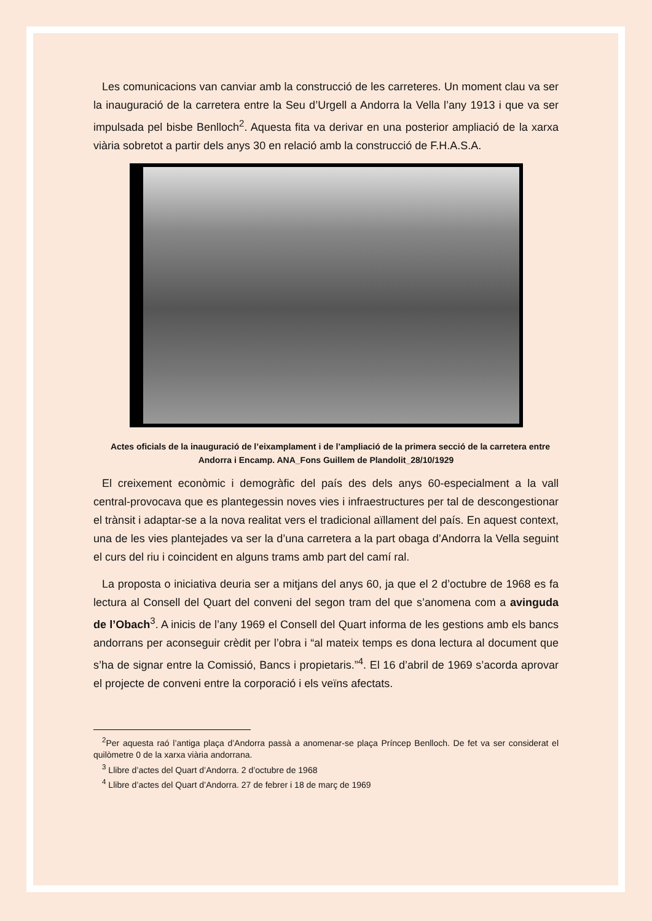Les comunicacions van canviar amb la construcció de les carreteres. Un moment clau va ser la inauguració de la carretera entre la Seu d’Urgell a Andorra la Vella l’any 1913 i que va ser impulsada pel bisbe Benlloch<sup>2</sup>. Aquesta fita va derivar en una posterior ampliació de la xarxa viària sobretot a partir dels anys 30 en relació amb la construcció de F.H.A.S.A.
Actes oficials de la inauguració de l’eixamplament i de l’ampliació de la primera secció de la carretera entre Andorra i Encamp. ANA_Fons Guillem de Plandolit_28/10/1929
El creixement econòmic i demogràfic del país des dels anys 60-especialment a la vall central-provocava que es plantegessin noves vies i infraestructures per tal de descongestionar el trànsit i adaptar-se a la nova realitat vers el tradicional aïllament del país. En aquest context, una de les vies plantejades va ser la d’una carretera a la part obaga d’Andorra la Vella seguint el curs del riu i coincident en alguns trams amb part del camí ral.
La proposta o iniciativa deuria ser a mitjans del anys 60, ja que el 2 d’octubre de 1968 es fa lectura al Consell del Quart del conveni del segon tram del que s’anomena com a avinguda de l’Obach<sup>3</sup>. A inicis de l’any 1969 el Consell del Quart informa de les gestions amb els bancs andorrans per aconseguir crèdit per l’obra i “al mateix temps es dona lectura al document que s’ha de signar entre la Comissió, Bancs i propietaris.”<sup>4</sup>. El 16 d’abril de 1969 s’acorda aprovar el projecte de conveni entre la corporació i els veïns afectats.
<sup>2</sup> Per aquesta raó l’antiga plaça d’Andorra passà a anomenar-se plaça Príncep Benlloch. De fet va ser considerat el quilòmetre 0 de la xarxa viària andorrana.
<sup>3</sup> Llibre d’actes del Quart d’Andorra. 2 d’octubre de 1968
<sup>4</sup> Llibre d’actes del Quart d’Andorra. 27 de febrer i 18 de març de 1969